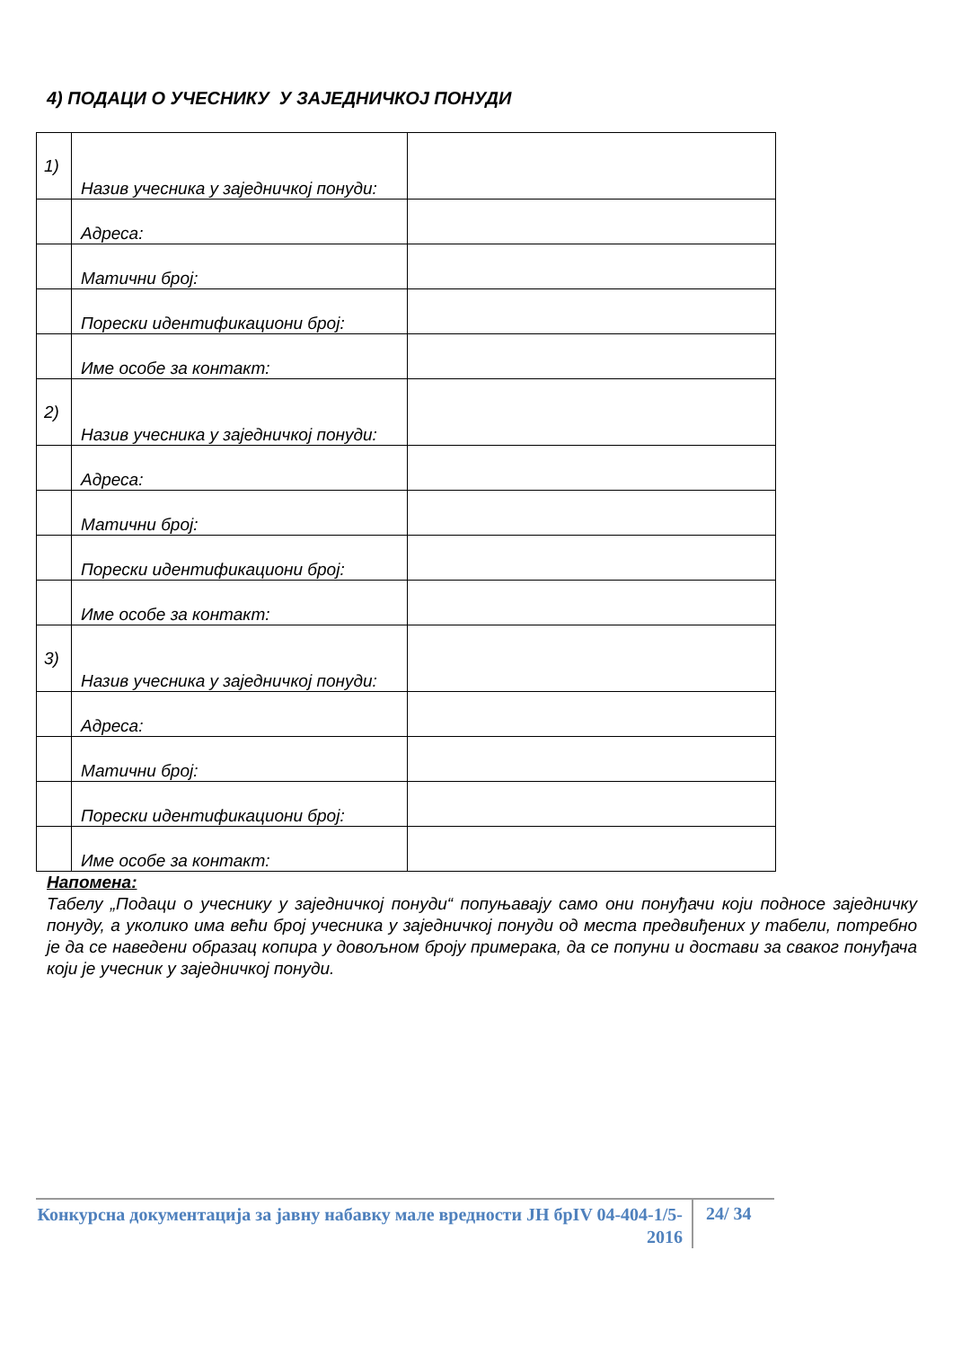4) ПОДАЦИ О УЧЕСНИКУ У ЗАЈЕДНИЧКОЈ ПОНУДИ
| 1) | Назив учесника у заједничкој понуди: | |
| | Адреса: | |
| | Матични број: | |
| | Порески идентификациони број: | |
| | Име особе за контакт: | |
| 2) | Назив учесника у заједничкој понуди: | |
| | Адреса: | |
| | Матични број: | |
| | Порески идентификациони број: | |
| | Име особе за контакт: | |
| 3) | Назив учесника у заједничкој понуди: | |
| | Адреса: | |
| | Матични број: | |
| | Порески идентификациони број: | |
| | Име особе за контакт: | |
Напомена:
Табелу „Подаци о учеснику у заједничкој понуди“ попуњавају само они понуђачи који подносе заједничку понуду, а уколико има већи број учесника у заједничкој понуди од места предвиђених у табели, потребно је да се наведени образац копира у довољном броју примерака, да се попуни и достави за сваког понуђача који је учесник у заједничкој понуди.
Конкурсна документација за јавну набавку мале вредности ЈН брIV 04-404-1/5-2016
24/ 34